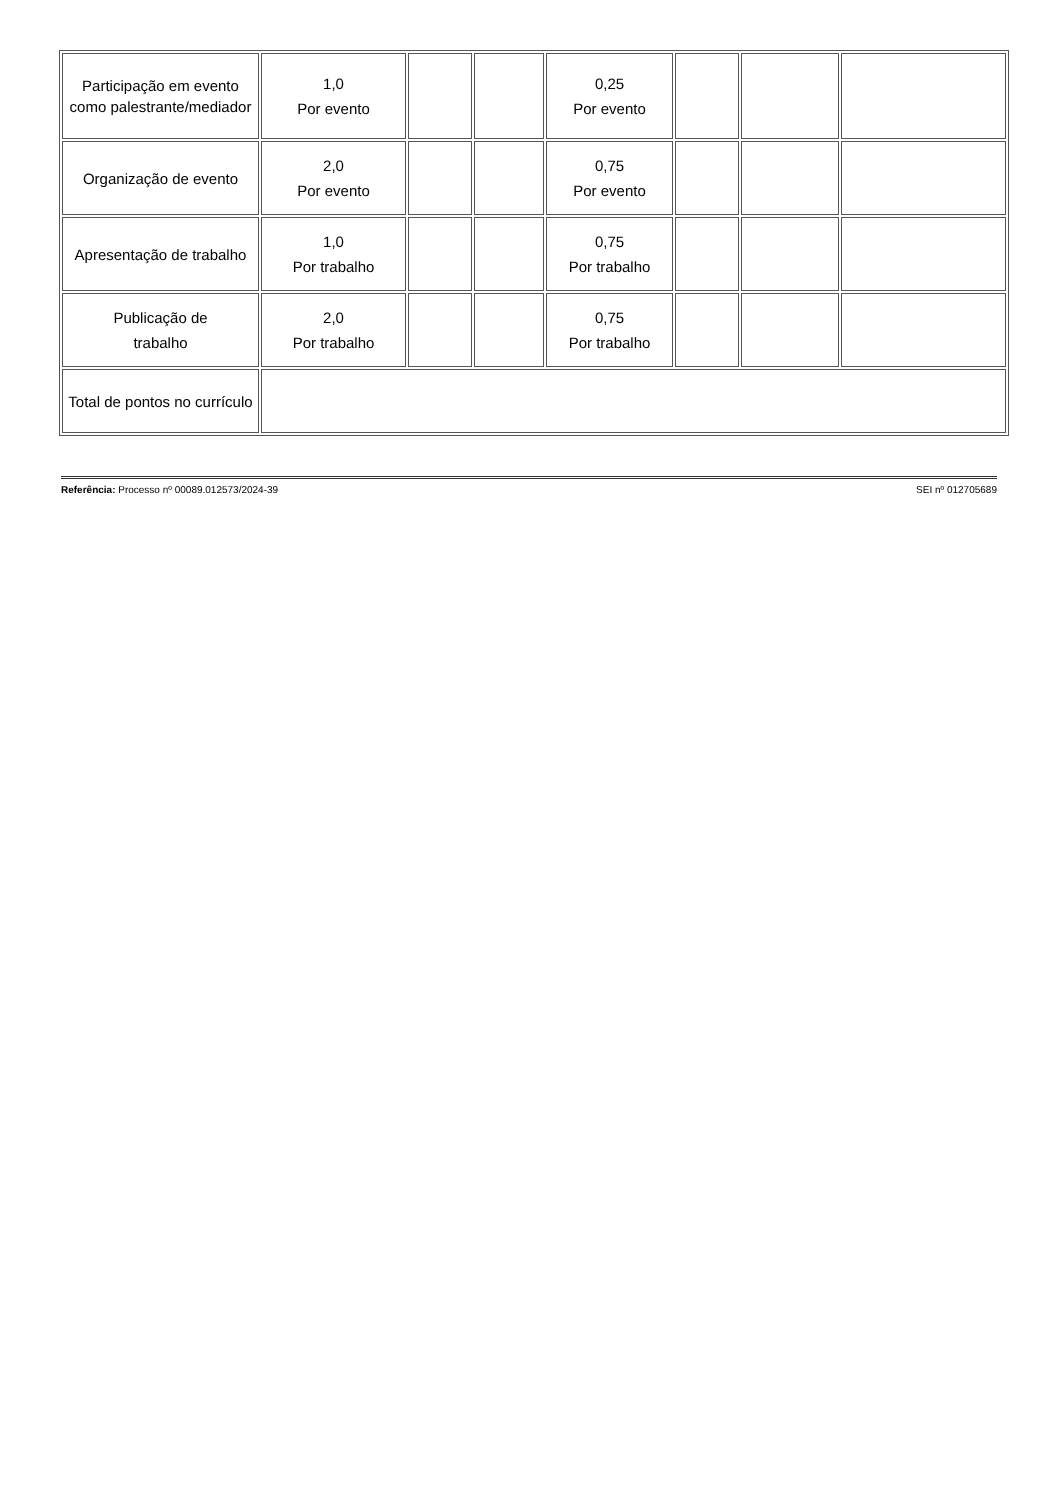| Participação em evento como palestrante/mediador | 1,0 Por evento | | | 0,25 Por evento | | | |
| Organização de evento | 2,0 Por evento | | | 0,75 Por evento | | | |
| Apresentação de trabalho | 1,0 Por trabalho | | | 0,75 Por trabalho | | | |
| Publicação de trabalho | 2,0 Por trabalho | | | 0,75 Por trabalho | | | |
| Total de pontos no currículo | | | | | | | |
Referência: Processo nº 00089.012573/2024-39 SEI nº 012705689